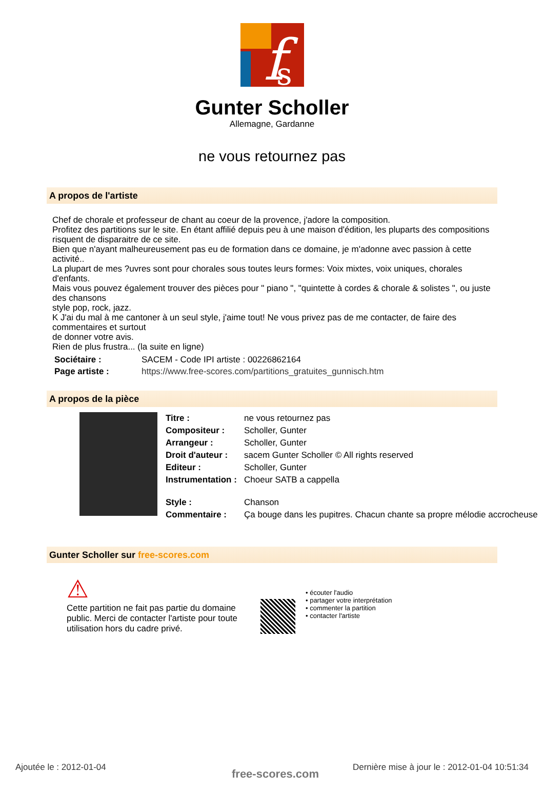f
s
Gunter Scholler
Allemagne, Gardanne
ne vous retournez pas
A propos de l'artiste
Chef de chorale et professeur de chant au coeur de la provence, j'adore la composition.
Profitez des partitions sur le site. En étant affilié depuis peu à une maison d'édition, les pluparts des compositions risquent de disparaitre de ce site.
Bien que n'ayant malheureusement pas eu de formation dans ce domaine, je m'adonne avec passion à cette activité..
La plupart de mes ?uvres sont pour chorales sous toutes leurs formes: Voix mixtes, voix uniques, chorales d'enfants.
Mais vous pouvez également trouver des pièces pour " piano ", "quintette à cordes & chorale & solistes ", ou juste des chansons
style pop, rock, jazz.
K J'ai du mal à me cantoner à un seul style, j'aime tout! Ne vous privez pas de me contacter, de faire des commentaires et surtout
de donner votre avis.
Rien de plus frustra... (la suite en ligne)
| Sociétaire : | SACEM - Code IPI artiste : 00226862164 |
| Page artiste : | https://www.free-scores.com/partitions_gratuites_gunnisch.htm |
A propos de la pièce
| Titre : | ne vous retournez pas |
| Compositeur : | Scholler, Gunter |
| Arrangeur : | Scholler, Gunter |
| Droit d'auteur : | sacem Gunter Scholler © All rights reserved |
| Editeur : | Scholler, Gunter |
| Instrumentation : | Choeur SATB a cappella |
| Style : | Chanson |
| Commentaire : | Ça bouge dans les pupitres. Chacun chante sa propre mélodie accrocheuse |
Gunter Scholler sur free-scores.com
⚠
Cette partition ne fait pas partie du domaine public. Merci de contacter l'artiste pour toute utilisation hors du cadre privé.
• écouter l'audio
• partager votre interprétation
• commenter la partition
• contacter l'artiste
Ajoutée le : 2012-01-04 free-scores.com
Dernière mise à jour le : 2012-01-04 10:51:34